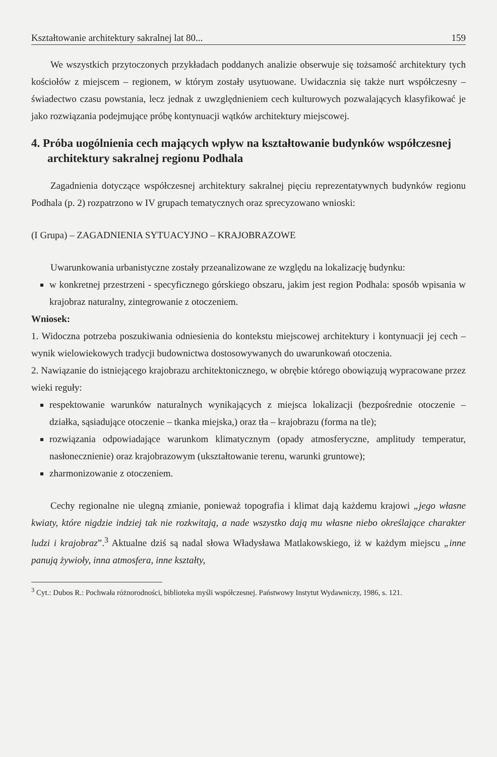Kształtowanie architektury sakralnej lat 80... 159
We wszystkich przytoczonych przykładach poddanych analizie obserwuje się tożsamość architektury tych kościołów z miejscem – regionem, w którym zostały usytuowane. Uwidacznia się także nurt współczesny – świadectwo czasu powstania, lecz jednak z uwzględnieniem cech kulturowych pozwalających klasyfikować je jako rozwiązania podejmujące próbę kontynuacji wątków architektury miejscowej.
4. Próba uogólnienia cech mających wpływ na kształtowanie budynków współczesnej architektury sakralnej regionu Podhala
Zagadnienia dotyczące współczesnej architektury sakralnej pięciu reprezentatywnych budynków regionu Podhala (p. 2) rozpatrzono w IV grupach tematycznych oraz sprecyzowano wnioski:
(I Grupa) – ZAGADNIENIA SYTUACYJNO – KRAJOBRAZOWE
Uwarunkowania urbanistyczne zostały przeanalizowane ze względu na lokalizację budynku:
w konkretnej przestrzeni - specyficznego górskiego obszaru, jakim jest region Podhala: sposób wpisania w krajobraz naturalny, zintegrowanie z otoczeniem.
Wniosek:
1. Widoczna potrzeba poszukiwania odniesienia do kontekstu miejscowej architektury i kontynuacji jej cech – wynik wielowiekowych tradycji budownictwa dostosowywanych do uwarunkowań otoczenia.
2. Nawiązanie do istniejącego krajobrazu architektonicznego, w obrębie którego obowiązują wypracowane przez wieki reguły:
respektowanie warunków naturalnych wynikających z miejsca lokalizacji (bezpośrednie otoczenie – działka, sąsiadujące otoczenie – tkanka miejska,) oraz tła – krajobrazu (forma na tle);
rozwiązania odpowiadające warunkom klimatycznym (opady atmosferyczne, amplitudy temperatur, nasłonecznienie) oraz krajobrazowym (ukształtowanie terenu, warunki gruntowe);
zharmonizowanie z otoczeniem.
Cechy regionalne nie ulegną zmianie, ponieważ topografia i klimat dają każdemu krajowi „jego własne kwiaty, które nigdzie indziej tak nie rozkwitają, a nade wszystko dają mu własne niebo określające charakter ludzi i krajobraz”.<sup>3</sup> Aktualne dziś są nadal słowa Władysława Matlakowskiego, iż w każdym miejscu „inne panują żywioły, inna atmosfera, inne kształty,
<sup>3</sup> Cyt.: Dubos R.: Pochwała różnorodności, biblioteka myśli współczesnej. Państwowy Instytut Wydawniczy, 1986, s. 121.